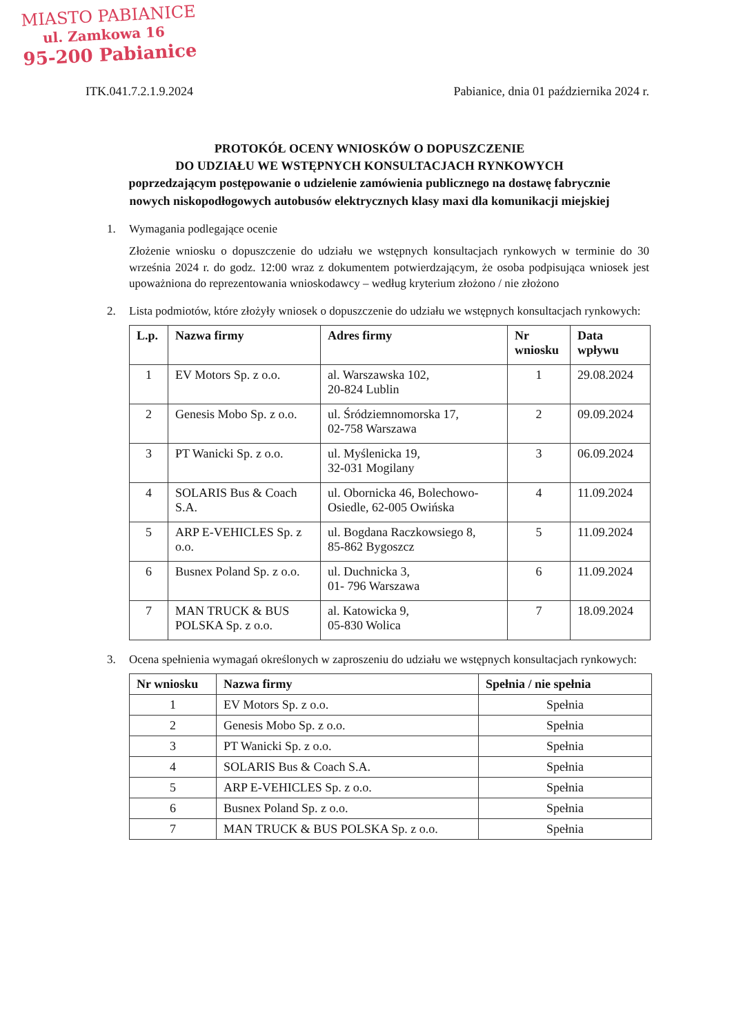MIASTO PABIANICE
ul. Zamkowa 16
95-200 Pabianice
ITK.041.7.2.1.9.2024 Pabianice, dnia 01 października 2024 r.
PROTOKÓŁ OCENY WNIOSKÓW O DOPUSZCZENIE
DO UDZIAŁU WE WSTĘPNYCH KONSULTACJACH RYNKOWYCH
poprzedzającym postępowanie o udzielenie zamówienia publicznego na dostawę fabrycznie nowych niskopodłogowych autobusów elektrycznych klasy maxi dla komunikacji miejskiej
1. Wymagania podlegające ocenie
Złożenie wniosku o dopuszczenie do udziału we wstępnych konsultacjach rynkowych w terminie do 30 września 2024 r. do godz. 12:00 wraz z dokumentem potwierdzającym, że osoba podpisująca wniosek jest upoważniona do reprezentowania wnioskodawcy – według kryterium złożono / nie złożono
2. Lista podmiotów, które złożyły wniosek o dopuszczenie do udziału we wstępnych konsultacjach rynkowych:
| L.p. | Nazwa firmy | Adres firmy | Nr wniosku | Data wpływu |
| --- | --- | --- | --- | --- |
| 1 | EV Motors Sp. z o.o. | al. Warszawska 102, 20-824 Lublin | 1 | 29.08.2024 |
| 2 | Genesis Mobo Sp. z o.o. | ul. Śródziemnomorska 17, 02-758 Warszawa | 2 | 09.09.2024 |
| 3 | PT Wanicki Sp. z o.o. | ul. Myślenicka 19, 32-031 Mogilany | 3 | 06.09.2024 |
| 4 | SOLARIS Bus & Coach S.A. | ul. Obornicka 46, Bolechowo-Osiedle, 62-005 Owińska | 4 | 11.09.2024 |
| 5 | ARP E-VEHICLES Sp. z o.o. | ul. Bogdana Raczkowsiego 8, 85-862 Bygoszcz | 5 | 11.09.2024 |
| 6 | Busnex Poland Sp. z o.o. | ul. Duchnicka 3, 01- 796 Warszawa | 6 | 11.09.2024 |
| 7 | MAN TRUCK & BUS POLSKA Sp. z o.o. | al. Katowicka 9, 05-830 Wolica | 7 | 18.09.2024 |
3. Ocena spełnienia wymagań określonych w zaproszeniu do udziału we wstępnych konsultacjach rynkowych:
| Nr wniosku | Nazwa firmy | Spełnia / nie spełnia |
| --- | --- | --- |
| 1 | EV Motors Sp. z o.o. | Spełnia |
| 2 | Genesis Mobo Sp. z o.o. | Spełnia |
| 3 | PT Wanicki Sp. z o.o. | Spełnia |
| 4 | SOLARIS Bus & Coach S.A. | Spełnia |
| 5 | ARP E-VEHICLES Sp. z o.o. | Spełnia |
| 6 | Busnex Poland Sp. z o.o. | Spełnia |
| 7 | MAN TRUCK & BUS POLSKA Sp. z o.o. | Spełnia |